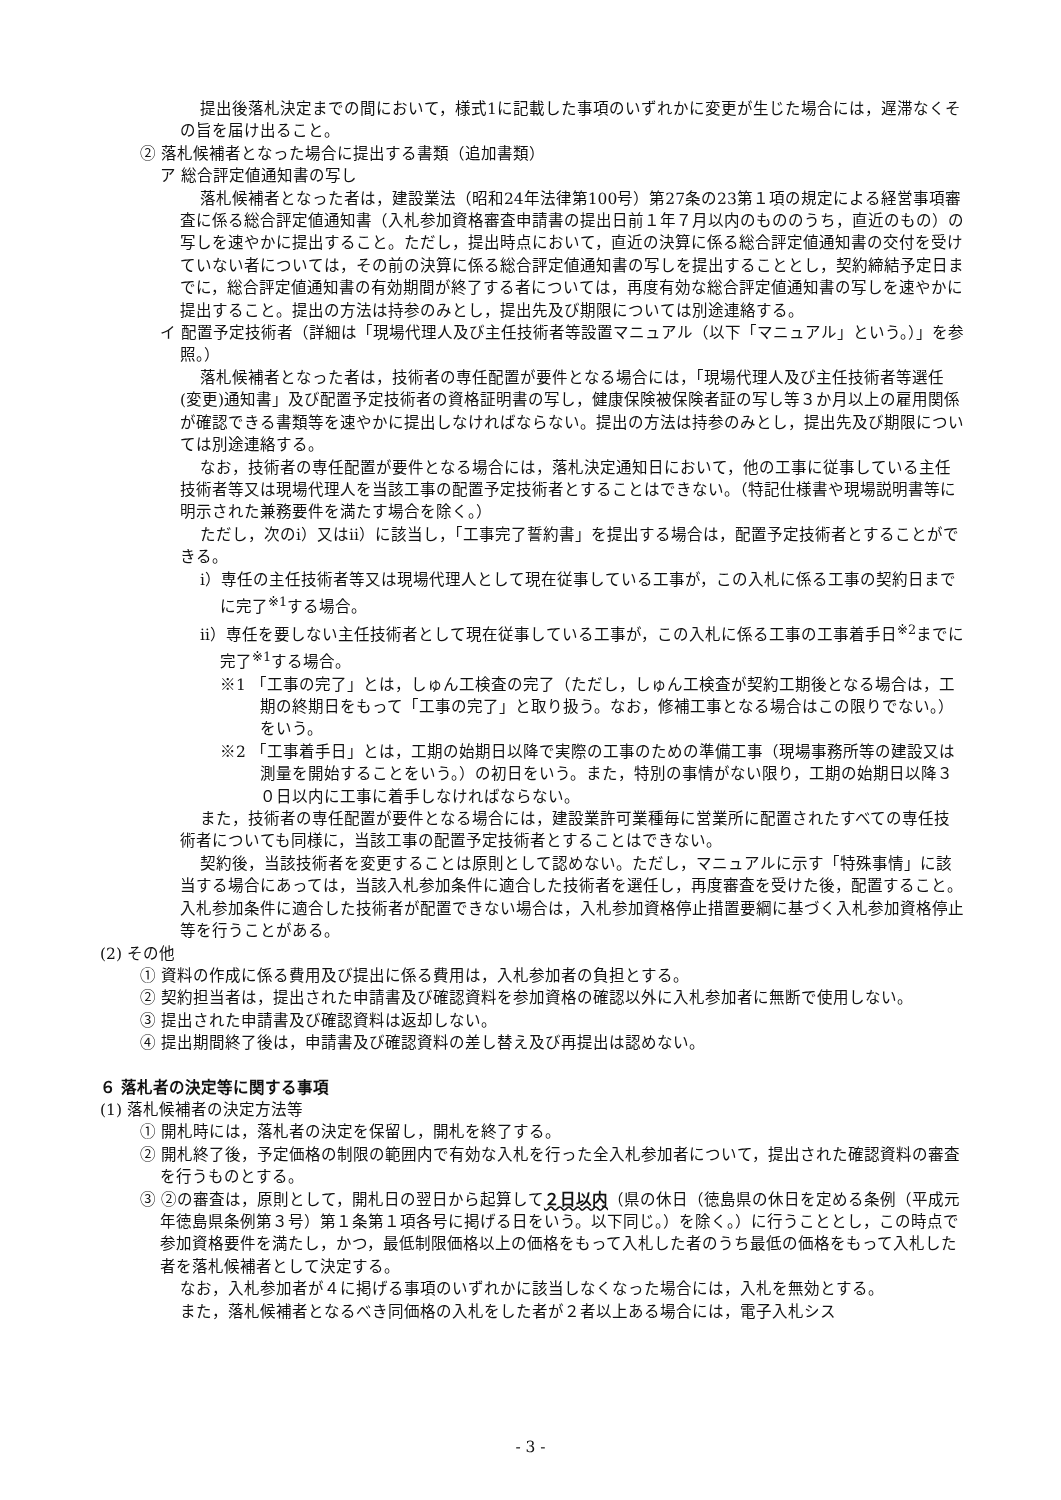提出後落札決定までの間において，様式1に記載した事項のいずれかに変更が生じた場合には，遅滞なくその旨を届け出ること。
② 落札候補者となった場合に提出する書類（追加書類）
ア 総合評定値通知書の写し
落札候補者となった者は，建設業法（昭和24年法律第100号）第27条の23第１項の規定による経営事項審査に係る総合評定値通知書（入札参加資格審査申請書の提出日前１年７月以内のもののうち，直近のもの）の写しを速やかに提出すること。ただし，提出時点において，直近の決算に係る総合評定値通知書の交付を受けていない者については，その前の決算に係る総合評定値通知書の写しを提出することとし，契約締結予定日までに，総合評定値通知書の有効期間が終了する者については，再度有効な総合評定値通知書の写しを速やかに提出すること。提出の方法は持参のみとし，提出先及び期限については別途連絡する。
イ 配置予定技術者（詳細は「現場代理人及び主任技術者等設置マニュアル（以下「マニュアル」という。）」を参照。）
落札候補者となった者は，技術者の専任配置が要件となる場合には，「現場代理人及び主任技術者等選任(変更)通知書」及び配置予定技術者の資格証明書の写し，健康保険被保険者証の写し等３か月以上の雇用関係が確認できる書類等を速やかに提出しなければならない。提出の方法は持参のみとし，提出先及び期限については別途連絡する。
なお，技術者の専任配置が要件となる場合には，落札決定通知日において，他の工事に従事している主任技術者等又は現場代理人を当該工事の配置予定技術者とすることはできない。（特記仕様書や現場説明書等に明示された兼務要件を満たす場合を除く。）
ただし，次のⅰ）又はⅱ）に該当し，「工事完了誓約書」を提出する場合は，配置予定技術者とすることができる。
ⅰ）専任の主任技術者等又は現場代理人として現在従事している工事が，この入札に係る工事の契約日までに完了<sup>※1</sup>する場合。
ⅱ）専任を要しない主任技術者として現在従事している工事が，この入札に係る工事の工事着手日<sup>※2</sup>までに完了<sup>※1</sup>する場合。
※1 「工事の完了」とは，しゅん工検査の完了（ただし，しゅん工検査が契約工期後となる場合は，工期の終期日をもって「工事の完了」と取り扱う。なお，修補工事となる場合はこの限りでない。）をいう。
※2 「工事着手日」とは，工期の始期日以降で実際の工事のための準備工事（現場事務所等の建設又は測量を開始することをいう。）の初日をいう。また，特別の事情がない限り，工期の始期日以降３０日以内に工事に着手しなければならない。
また，技術者の専任配置が要件となる場合には，建設業許可業種毎に営業所に配置されたすべての専任技術者についても同様に，当該工事の配置予定技術者とすることはできない。
契約後，当該技術者を変更することは原則として認めない。ただし，マニュアルに示す「特殊事情」に該当する場合にあっては，当該入札参加条件に適合した技術者を選任し，再度審査を受けた後，配置すること。入札参加条件に適合した技術者が配置できない場合は，入札参加資格停止措置要綱に基づく入札参加資格停止等を行うことがある。
(2) その他
① 資料の作成に係る費用及び提出に係る費用は，入札参加者の負担とする。
② 契約担当者は，提出された申請書及び確認資料を参加資格の確認以外に入札参加者に無断で使用しない。
③ 提出された申請書及び確認資料は返却しない。
④ 提出期間終了後は，申請書及び確認資料の差し替え及び再提出は認めない。
６ 落札者の決定等に関する事項
(1) 落札候補者の決定方法等
① 開札時には，落札者の決定を保留し，開札を終了する。
② 開札終了後，予定価格の制限の範囲内で有効な入札を行った全入札参加者について，提出された確認資料の審査を行うものとする。
③ ②の審査は，原則として，開札日の翌日から起算して２日以内（県の休日（徳島県の休日を定める条例（平成元年徳島県条例第３号）第１条第１項各号に掲げる日をいう。以下同じ。）を除く。）に行うこととし，この時点で参加資格要件を満たし，かつ，最低制限価格以上の価格をもって入札した者のうち最低の価格をもって入札した者を落札候補者として決定する。
なお，入札参加者が４に掲げる事項のいずれかに該当しなくなった場合には，入札を無効とする。
また，落札候補者となるべき同価格の入札をした者が２者以上ある場合には，電子入札シス
- 3 -